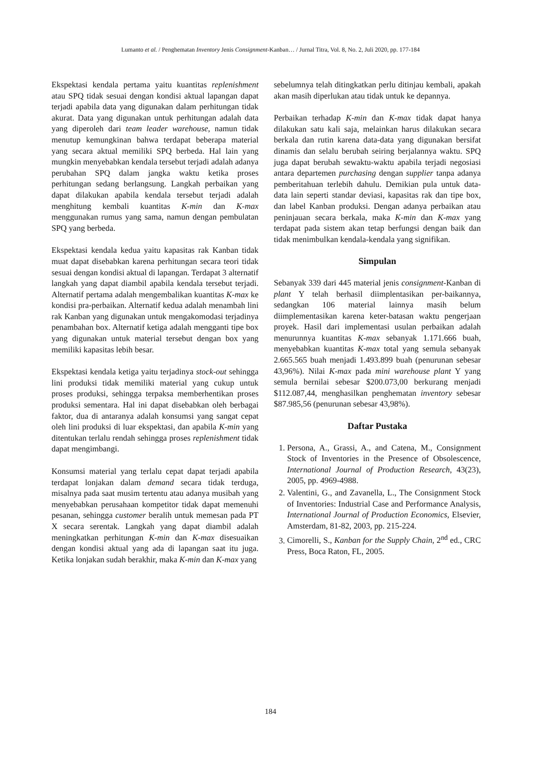Lumanto et al. / Penghematan Inventory Jenis Consignment-Kanban… / Jurnal Titra, Vol. 8, No. 2, Juli 2020, pp. 177-184
Ekspektasi kendala pertama yaitu kuantitas replenishment atau SPQ tidak sesuai dengan kondisi aktual lapangan dapat terjadi apabila data yang digunakan dalam perhitungan tidak akurat. Data yang digunakan untuk perhitungan adalah data yang diperoleh dari team leader warehouse, namun tidak menutup kemungkinan bahwa terdapat beberapa material yang secara aktual memiliki SPQ berbeda. Hal lain yang mungkin menyebabkan kendala tersebut terjadi adalah adanya perubahan SPQ dalam jangka waktu ketika proses perhitungan sedang berlangsung. Langkah perbaikan yang dapat dilakukan apabila kendala tersebut terjadi adalah menghitung kembali kuantitas K-min dan K-max menggunakan rumus yang sama, namun dengan pembulatan SPQ yang berbeda.
Ekspektasi kendala kedua yaitu kapasitas rak Kanban tidak muat dapat disebabkan karena perhitungan secara teori tidak sesuai dengan kondisi aktual di lapangan. Terdapat 3 alternatif langkah yang dapat diambil apabila kendala tersebut terjadi. Alternatif pertama adalah mengembalikan kuantitas K-max ke kondisi pra-perbaikan. Alternatif kedua adalah menambah lini rak Kanban yang digunakan untuk mengakomodasi terjadinya penambahan box. Alternatif ketiga adalah mengganti tipe box yang digunakan untuk material tersebut dengan box yang memiliki kapasitas lebih besar.
Ekspektasi kendala ketiga yaitu terjadinya stock-out sehingga lini produksi tidak memiliki material yang cukup untuk proses produksi, sehingga terpaksa memberhentikan proses produksi sementara. Hal ini dapat disebabkan oleh berbagai faktor, dua di antaranya adalah konsumsi yang sangat cepat oleh lini produksi di luar ekspektasi, dan apabila K-min yang ditentukan terlalu rendah sehingga proses replenishment tidak dapat mengimbangi.
Konsumsi material yang terlalu cepat dapat terjadi apabila terdapat lonjakan dalam demand secara tidak terduga, misalnya pada saat musim tertentu atau adanya musibah yang menyebabkan perusahaan kompetitor tidak dapat memenuhi pesanan, sehingga customer beralih untuk memesan pada PT X secara serentak. Langkah yang dapat diambil adalah meningkatkan perhitungan K-min dan K-max disesuaikan dengan kondisi aktual yang ada di lapangan saat itu juga. Ketika lonjakan sudah berakhir, maka K-min dan K-max yang
sebelumnya telah ditingkatkan perlu ditinjau kembali, apakah akan masih diperlukan atau tidak untuk ke depannya.
Perbaikan terhadap K-min dan K-max tidak dapat hanya dilakukan satu kali saja, melainkan harus dilakukan secara berkala dan rutin karena data-data yang digunakan bersifat dinamis dan selalu berubah seiring berjalannya waktu. SPQ juga dapat berubah sewaktu-waktu apabila terjadi negosiasi antara departemen purchasing dengan supplier tanpa adanya pemberitahuan terlebih dahulu. Demikian pula untuk data-data lain seperti standar deviasi, kapasitas rak dan tipe box, dan label Kanban produksi. Dengan adanya perbaikan atau peninjauan secara berkala, maka K-min dan K-max yang terdapat pada sistem akan tetap berfungsi dengan baik dan tidak menimbulkan kendala-kendala yang signifikan.
Simpulan
Sebanyak 339 dari 445 material jenis consignment-Kanban di plant Y telah berhasil diimplentasikan per-baikannya, sedangkan 106 material lainnya masih belum diimplementasikan karena keter-batasan waktu pengerjaan proyek. Hasil dari implementasi usulan perbaikan adalah menurunnya kuantitas K-max sebanyak 1.171.666 buah, menyebabkan kuantitas K-max total yang semula sebanyak 2.665.565 buah menjadi 1.493.899 buah (penurunan sebesar 43,96%). Nilai K-max pada mini warehouse plant Y yang semula bernilai sebesar $200.073,00 berkurang menjadi $112.087,44, menghasilkan penghematan inventory sebesar $87.985,56 (penurunan sebesar 43,98%).
Daftar Pustaka
1. Persona, A., Grassi, A., and Catena, M., Consignment Stock of Inventories in the Presence of Obsolescence, International Journal of Production Research, 43(23), 2005, pp. 4969-4988.
2. Valentini, G., and Zavanella, L., The Consignment Stock of Inventories: Industrial Case and Performance Analysis, International Journal of Production Economics, Elsevier, Amsterdam, 81-82, 2003, pp. 215-224.
3. Cimorelli, S., Kanban for the Supply Chain, 2<sup>nd</sup> ed., CRC Press, Boca Raton, FL, 2005.
184